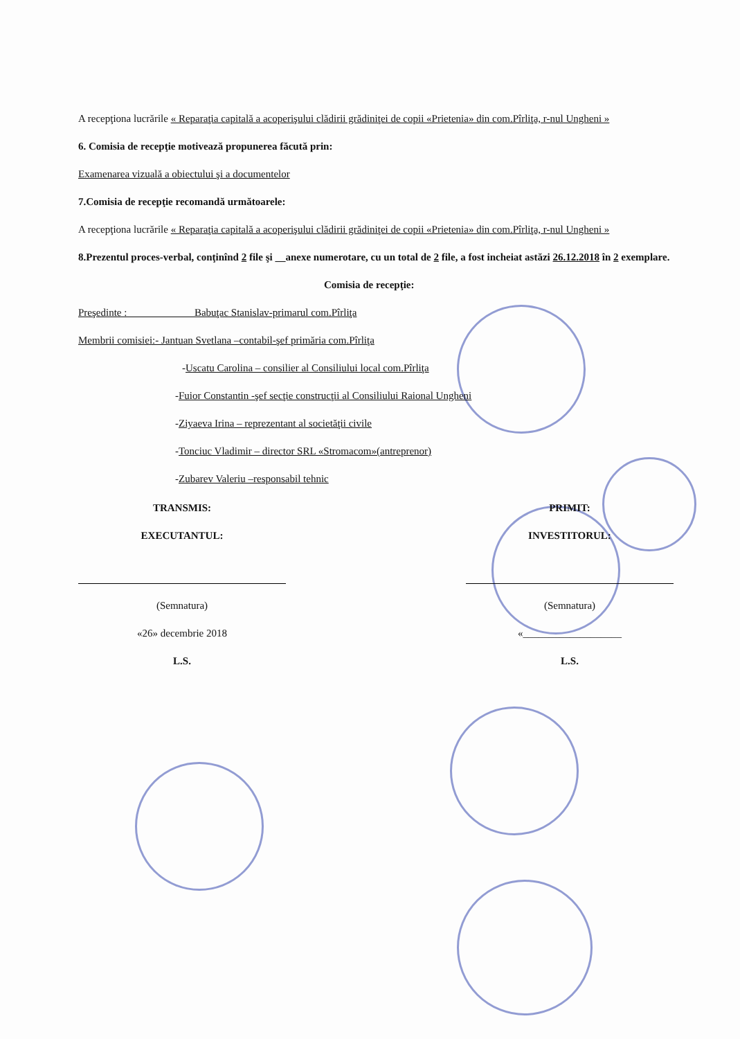A recepţiona lucrările « Reparaţia capitală a acoperişului clădirii grădiniţei de copii «Prietenia» din com.Pîrliţa, r-nul Ungheni »
6. Comisia de recepţie motivează propunerea făcută prin:
Examenarea vizuală a obiectului şi a documentelor
7.Comisia de recepţie recomandă următoarele:
A recepţiona lucrările « Reparaţia capitală a acoperişului clădirii grădiniţei de copii «Prietenia» din com.Pîrliţa, r-nul Ungheni »
8.Prezentul proces-verbal, conţinînd 2 file şi __anexe numerotare, cu un total de 2 file, a fost incheiat astăzi 26.12.2018 în 2 exemplare.
Comisia de recepţie:
Preşedinte : Babuţac Stanislav-primarul com.Pîrliţa
Membrii comisiei:- Jantuan Svetlana –contabil-şef primăria com.Pîrliţa
-Uscatu Carolina – consilier al Consiliului local com.Pîrliţa
-Fuior Constantin -şef secţie construcţii al Consiliului Raional Ungheni
-Ziyaeva Irina – reprezentant al societăţii civile
-Tonciuc Vladimir – director SRL «Stromacom»(antreprenor)
-Zubarev Valeriu –responsabil tehnic
TRANSMIS:
EXECUTANTUL:
(Semnatura)
«26» decembrie 2018
L.S.
PRIMIT:
INVESTITORUL:
(Semnatura)
«___________________
L.S.